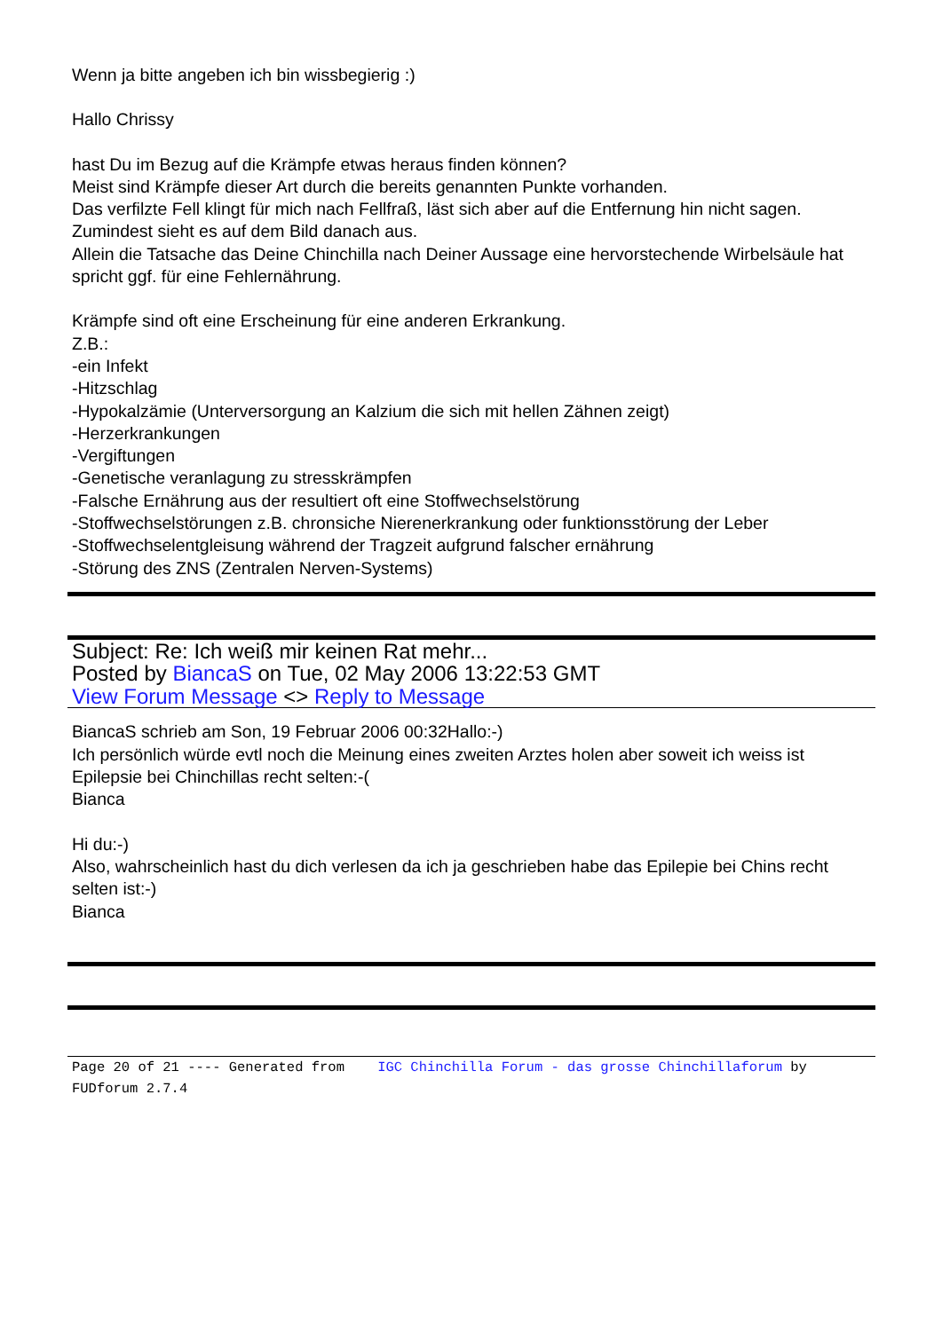Wenn ja bitte angeben ich bin wissbegierig :)
Hallo Chrissy
hast Du im Bezug auf die Krämpfe etwas heraus finden können?
Meist sind Krämpfe dieser Art durch die bereits genannten Punkte vorhanden.
Das verfilzte Fell klingt für mich nach Fellfraß, läst sich aber auf die Entfernung hin nicht sagen.
Zumindest sieht es auf dem Bild danach aus.
Allein die Tatsache das Deine Chinchilla nach Deiner Aussage eine hervorstechende Wirbelsäule hat spricht ggf. für eine Fehlernährung.
Krämpfe sind oft eine Erscheinung für eine anderen Erkrankung.
Z.B.:
-ein Infekt
-Hitzschlag
-Hypokalzämie (Unterversorgung an Kalzium die sich mit hellen Zähnen zeigt)
-Herzerkrankungen
-Vergiftungen
-Genetische veranlagung zu stresskrämpfen
-Falsche Ernährung aus der resultiert oft eine Stoffwechselstörung
-Stoffwechselstörungen z.B. chronsiche Nierenerkrankung oder funktionsstörung der Leber
-Stoffwechselentgleisung während der Tragzeit aufgrund falscher ernährung
-Störung des ZNS (Zentralen Nerven-Systems)
Subject: Re: Ich weiß mir keinen Rat mehr...
Posted by BiancaS on Tue, 02 May 2006 13:22:53 GMT
View Forum Message <> Reply to Message
BiancaS schrieb am Son, 19 Februar 2006 00:32Hallo:-)
Ich persönlich würde evtl noch die Meinung eines zweiten Arztes holen aber soweit ich weiss ist Epilepsie bei Chinchillas recht selten:-(
Bianca
Hi du:-)
Also, wahrscheinlich hast du dich verlesen da ich ja geschrieben habe das Epilepie bei Chins recht selten ist:-)
Bianca
Page 20 of 21 ---- Generated from IGC Chinchilla Forum - das grosse Chinchillaforum by FUDforum 2.7.4